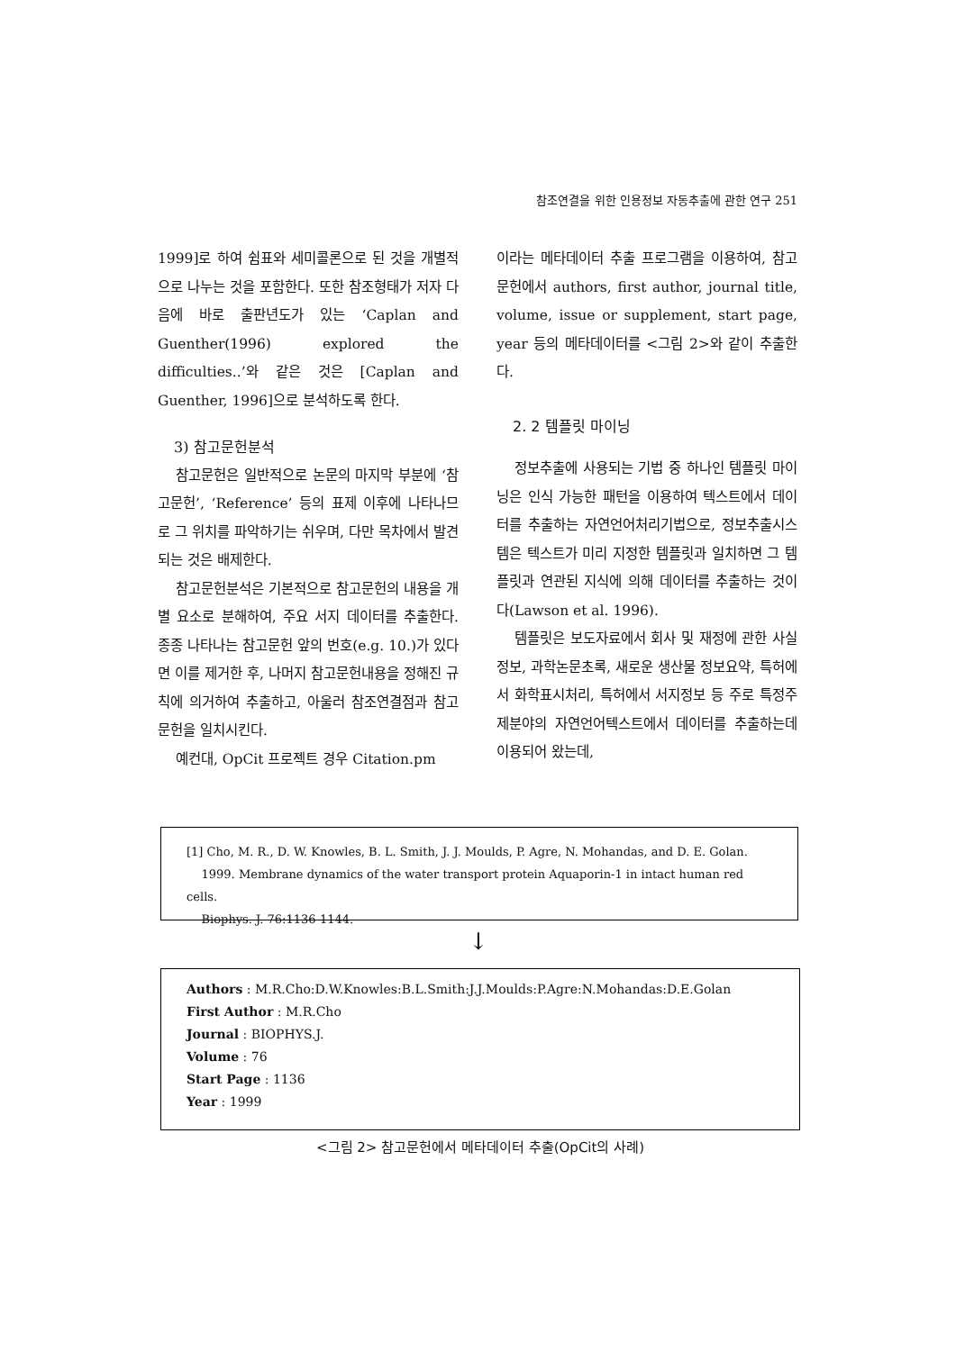참조연결을 위한 인용정보 자동추출에 관한 연구 251
1999]로 하여 쉼표와 세미콜론으로 된 것을 개별적으로 나누는 것을 포함한다. 또한 참조형태가 저자 다음에 바로 출판년도가 있는 ‘Caplan and Guenther(1996) explored the difficulties..’와 같은 것은 [Caplan and Guenther, 1996]으로 분석하도록 한다.
3) 참고문헌분석
참고문헌은 일반적으로 논문의 마지막 부분에 ‘참고문헌’, ‘Reference’ 등의 표제 이후에 나타나므로 그 위치를 파악하기는 쉬우며, 다만 목차에서 발견되는 것은 배제한다.
참고문헌분석은 기본적으로 참고문헌의 내용을 개별 요소로 분해하여, 주요 서지 데이터를 추출한다. 종종 나타나는 참고문헌 앞의 번호(e.g. 10.)가 있다면 이를 제거한 후, 나머지 참고문헌내용을 정해진 규칙에 의거하여 추출하고, 아울러 참조연결점과 참고문헌을 일치시킨다.
예컨대, OpCit 프로젝트 경우 Citation.pm
이라는 메타데이터 추출 프로그램을 이용하여, 참고문헌에서 authors, first author, journal title, volume, issue or supplement, start page, year 등의 메타데이터를 <그림 2>와 같이 추출한다.
2. 2 템플릿 마이닝
정보추출에 사용되는 기법 중 하나인 템플릿 마이닝은 인식 가능한 패턴을 이용하여 텍스트에서 데이터를 추출하는 자연언어처리기법으로, 정보추출시스템은 텍스트가 미리 지정한 템플릿과 일치하면 그 템플릿과 연관된 지식에 의해 데이터를 추출하는 것이다(Lawson et al. 1996).
템플릿은 보도자료에서 회사 및 재정에 관한 사실정보, 과학논문초록, 새로운 생산물 정보요약, 특허에서 화학표시처리, 특허에서 서지정보 등 주로 특정주제분야의 자연언어텍스트에서 데이터를 추출하는데 이용되어 왔는데,
[1] Cho, M. R., D. W. Knowles, B. L. Smith, J. J. Moulds, P. Agre, N. Mohandas, and D. E. Golan.
1999. Membrane dynamics of the water transport protein Aquaporin-1 in intact human red cells.
Biophys. J. 76:1136-1144.
↓
Authors : M.R.Cho:D.W.Knowles:B.L.Smith:J.J.Moulds:P.Agre:N.Mohandas:D.E.Golan
First Author : M.R.Cho
Journal : BIOPHYS.J.
Volume : 76
Start Page : 1136
Year : 1999
<그림 2> 참고문헌에서 메타데이터 추출(OpCit의 사례)